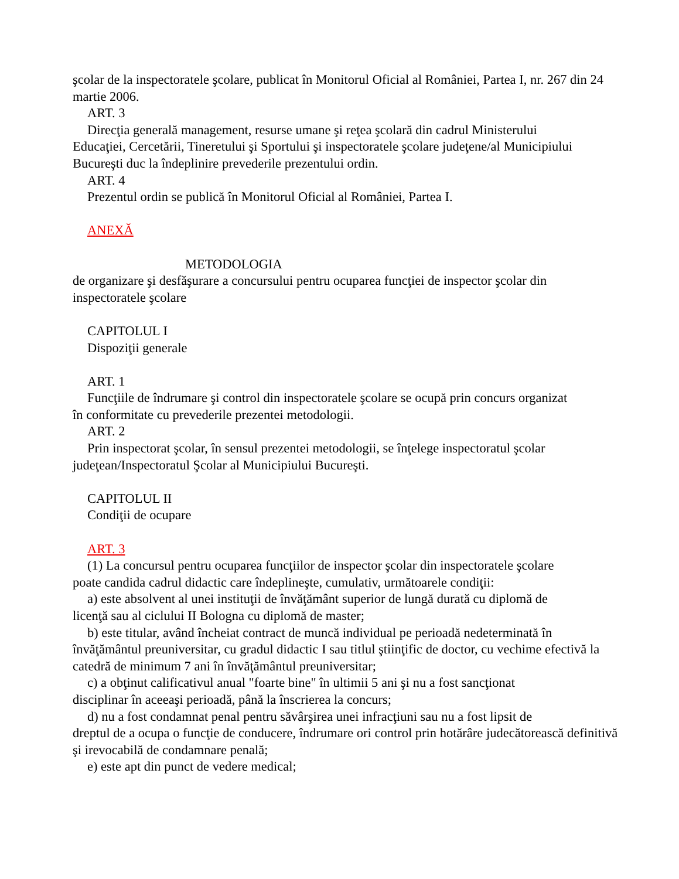şcolar de la inspectoratele şcolare, publicat în Monitorul Oficial al României, Partea I, nr. 267 din 24 martie 2006.
ART. 3
Direcţia generală management, resurse umane şi reţea şcolară din cadrul Ministerului
Educaţiei, Cercetării, Tineretului şi Sportului şi inspectoratele şcolare judeţene/al Municipiului Bucureşti duc la îndeplinire prevederile prezentului ordin.
ART. 4
Prezentul ordin se publică în Monitorul Oficial al României, Partea I.
ANEXĂ
METODOLOGIA
de organizare şi desfăşurare a concursului pentru ocuparea funcţiei de inspector şcolar din inspectoratele şcolare
CAPITOLUL I
Dispoziţii generale
ART. 1
Funcţiile de îndrumare şi control din inspectoratele şcolare se ocupă prin concurs organizat
în conformitate cu prevederile prezentei metodologii.
ART. 2
Prin inspectorat şcolar, în sensul prezentei metodologii, se înţelege inspectoratul şcolar
judeţean/Inspectoratul Şcolar al Municipiului Bucureşti.
CAPITOLUL II
Condiţii de ocupare
ART. 3
(1) La concursul pentru ocuparea funcţiilor de inspector şcolar din inspectoratele şcolare
poate candida cadrul didactic care îndeplineşte, cumulativ, următoarele condiţii:
a) este absolvent al unei instituţii de învăţământ superior de lungă durată cu diplomă de
licenţă sau al ciclului II Bologna cu diplomă de master;
b) este titular, având încheiat contract de muncă individual pe perioadă nedeterminată în
învăţământul preuniversitar, cu gradul didactic I sau titlul ştiinţific de doctor, cu vechime efectivă la catedră de minimum 7 ani în învăţământul preuniversitar;
c) a obţinut calificativul anual "foarte bine" în ultimii 5 ani şi nu a fost sancţionat
disciplinar în aceeaşi perioadă, până la înscrierea la concurs;
d) nu a fost condamnat penal pentru săvârşirea unei infracţiuni sau nu a fost lipsit de
dreptul de a ocupa o funcţie de conducere, îndrumare ori control prin hotărâre judecătorească definitivă şi irevocabilă de condamnare penală;
e) este apt din punct de vedere medical;